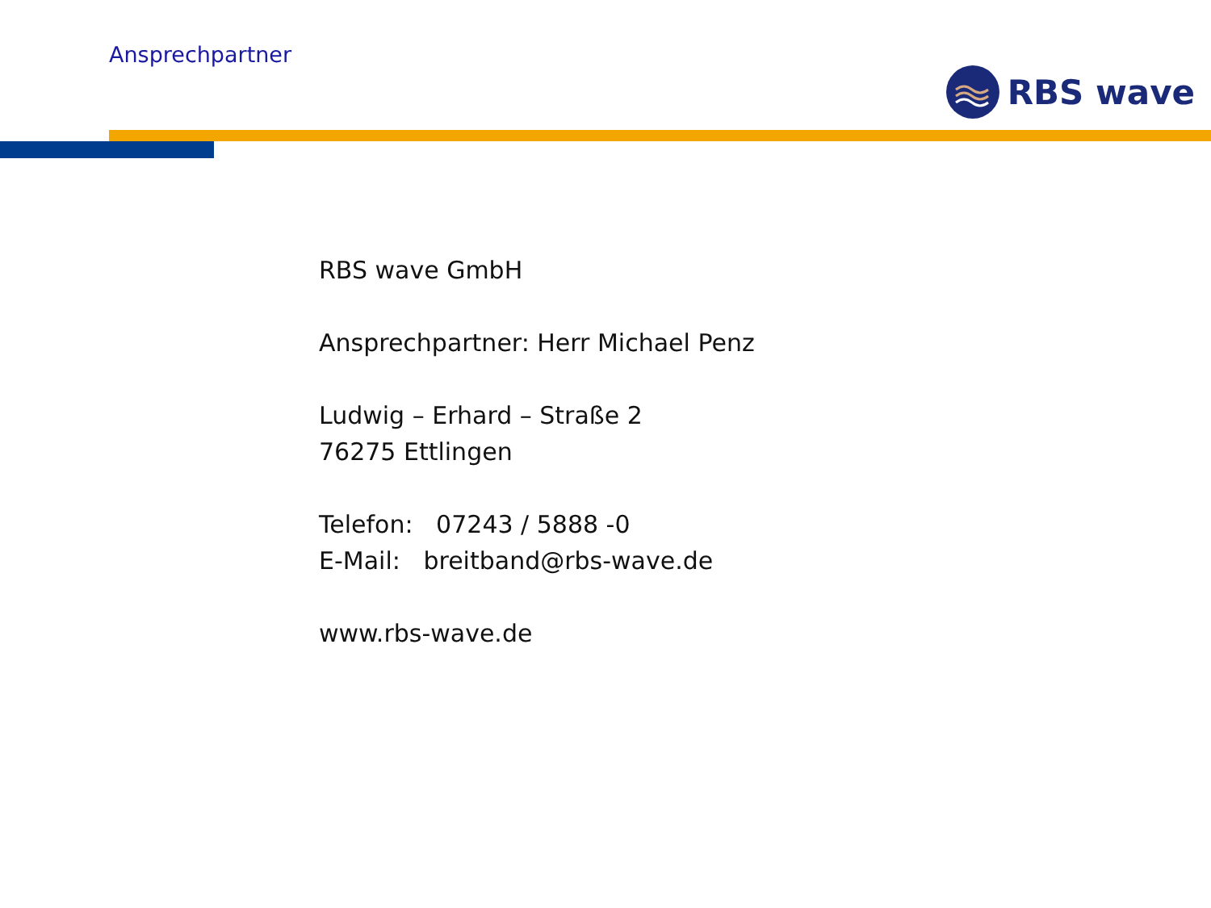Ansprechpartner
RBS wave
RBS wave GmbH
Ansprechpartner: Herr Michael Penz
Ludwig – Erhard – Straße 2
76275 Ettlingen
Telefon: 07243 / 5888 -0
E-Mail: breitband@rbs-wave.de
www.rbs-wave.de